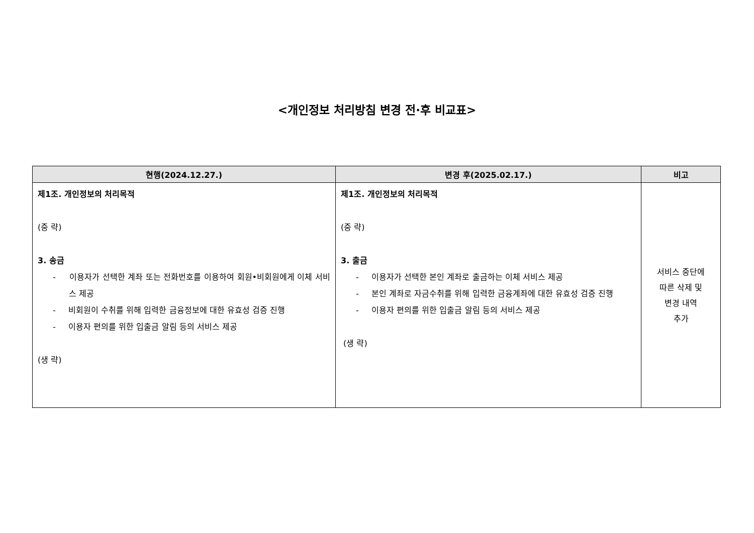<개인정보 처리방침 변경 전·후 비교표>
| 현행(2024.12.27.) | 변경 후(2025.02.17.) | 비고 |
| --- | --- | --- |
| 제1조. 개인정보의 처리목적 (중 략) 3. 송금 - 이용자가 선택한 계좌 또는 전화번호를 이용하여 회원•비회원에게 이체 서비스 제공 - 비회원이 수취를 위해 입력한 금융정보에 대한 유효성 검증 진행 - 이용자 편의를 위한 입출금 알림 등의 서비스 제공 (생 략) | 제1조. 개인정보의 처리목적 (중 략) 3. 출금 - 이용자가 선택한 본인 계좌로 출금하는 이체 서비스 제공 - 본인 계좌로 자금수취를 위해 입력한 금융계좌에 대한 유효성 검증 진행 - 이용자 편의를 위한 입출금 알림 등의 서비스 제공 (생 략) | 서비스 중단에 따른 삭제 및 변경 내역 추가 |